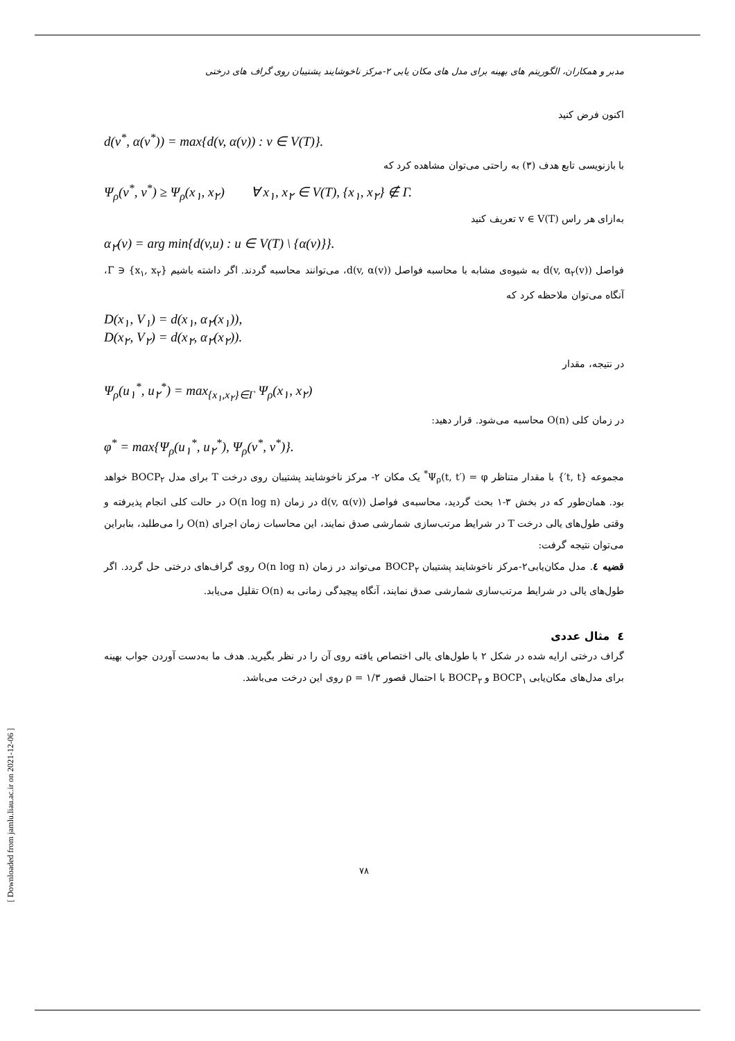مدبر و همکاران، الگوریتم های بهینه برای مدل های مکان یابی ۲-مرکز ناخوشایند پشتیبان روی گراف های درختی
اکنون فرض کنید
d(v<sup>*</sup>, α(v<sup>*</sup>)) = max{d(v, α(v)) : v ∈ V(T)}.
با بازنویسی تابع هدف (۳) به راحتی می‌توان مشاهده کرد که
Ψ<sub>ρ</sub>(v<sup>*</sup>, v<sup>*</sup>) ≥ Ψ<sub>ρ</sub>(x<sub>۱</sub>, x<sub>۲</sub>) ∀ x<sub>۱</sub>, x<sub>۲</sub> ∈ V(T), {x<sub>۱</sub>, x<sub>۲</sub>} ∉ Γ.
به‌ازای هر راس v ∈ V(T) تعریف کنید
α<sub>۲</sub>(v) = arg min{d(v,u) : u ∈ V(T) \ {α(v)}}.
فواصل d(v, α<sub>۲</sub>(v)) به شیوه‌ی مشابه با محاسبه فواصل d(v, α(v))، می‌توانند محاسبه گردند. اگر داشته باشیم {x<sub>۱</sub>, x<sub>۲</sub>} ∈ Γ، آنگاه می‌توان ملاحظه کرد که
D(x<sub>۱</sub>, V<sub>۱</sub>) = d(x<sub>۱</sub>, α<sub>۲</sub>(x<sub>۱</sub>)),
D(x<sub>۲</sub>, V<sub>۲</sub>) = d(x<sub>۲</sub>, α<sub>۲</sub>(x<sub>۲</sub>)).
در نتیجه، مقدار
Ψ<sub>ρ</sub>(u<sub>۱</sub><sup>*</sup>, u<sub>۲</sub><sup>*</sup>) = max<sub>{x<sub>۱</sub>,x<sub>۲</sub>}∈Γ</sub> Ψ<sub>ρ</sub>(x<sub>۱</sub>, x<sub>۲</sub>)
در زمان کلی O(n) محاسبه می‌شود. قرار دهید:
φ<sup>*</sup> = max{Ψ<sub>ρ</sub>(u<sub>۱</sub><sup>*</sup>, u<sub>۲</sub><sup>*</sup>), Ψ<sub>ρ</sub>(v<sup>*</sup>, v<sup>*</sup>)}.
مجموعه {t, t′} با مقدار متناظر Ψ<sub>ρ</sub>(t, t′) = φ<sup>*</sup> یک مکان ۲- مرکز ناخوشایند پشتیبان روی درخت T برای مدل BOCP<sub>۲</sub> خواهد بود. همان‌طور که در بخش ۳-۱ بحث گردید، محاسبه‌ی فواصل d(v, α(v)) در زمان O(n log n) در حالت کلی انجام پذیرفته و وقتی طول‌های یالی درخت T در شرایط مرتب‌سازی شمارشی صدق نمایند، این محاسبات زمان اجرای O(n) را می‌طلبد، بنابراین می‌توان نتیجه گرفت:
قضیه ٤. مدل مکان‌یابی۲-مرکز ناخوشایند پشتیبان BOCP<sub>۲</sub> می‌تواند در زمان O(n log n) روی گراف‌های درختی حل گردد. اگر طول‌های یالی در شرایط مرتب‌سازی شمارشی صدق نمایند، آنگاه پیچیدگی زمانی به O(n) تقلیل می‌یابد.
٤ مثال عددی
گراف درختی ارایه شده در شکل ۲ با طول‌های یالی اختصاص یافته روی آن را در نظر بگیرید. هدف ما به‌دست آوردن جواب بهینه برای مدل‌های مکان‌یابی BOCP<sub>۱</sub> و BOCP<sub>۲</sub> با احتمال قصور ρ = ۱/۳ روی این درخت می‌باشد.
۷۸
[ Downloaded from jamlu.liau.ac.ir on 2021-12-06 ]